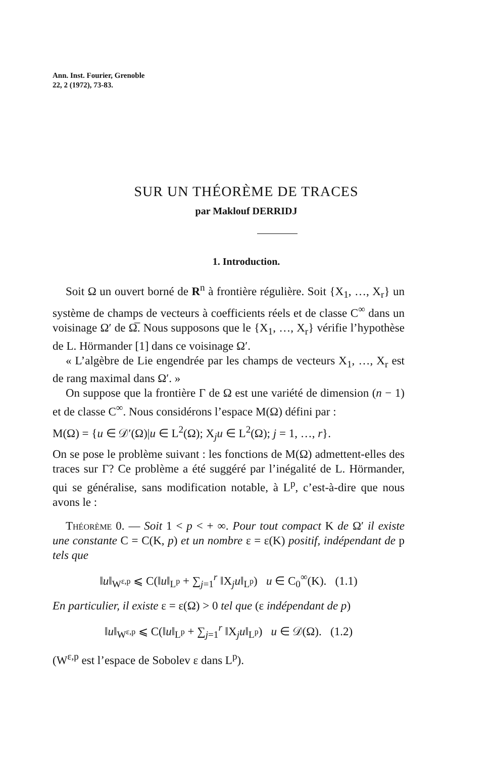Ann. Inst. Fourier, Grenoble
22, 2 (1972), 73-83.
SUR UN THÉORÈME DE TRACES
par Maklouf DERRIDJ
1. Introduction.
Soit Ω un ouvert borné de R<sup>n</sup> à frontière régulière. Soit {X<sub>1</sub>, …, X<sub>r</sub>} un système de champs de vecteurs à coefficients réels et de classe C<sup>∞</sup> dans un voisinage Ω′ de Ω̅. Nous supposons que le {X<sub>1</sub>, …, X<sub>r</sub>} vérifie l’hypothèse de L. Hörmander [1] dans ce voisinage Ω′.
« L’algèbre de Lie engendrée par les champs de vecteurs X<sub>1</sub>, …, X<sub>r</sub> est de rang maximal dans Ω′. »
On suppose que la frontière Γ de Ω est une variété de dimension (n − 1) et de classe C<sup>∞</sup>. Nous considérons l’espace M(Ω) défini par :
M(Ω) = {u ∈ 𝒟′(Ω)|u ∈ L<sup>2</sup>(Ω); X<sub>j</sub>u ∈ L<sup>2</sup>(Ω); j = 1, …, r}.
On se pose le problème suivant : les fonctions de M(Ω) admettent-elles des traces sur Γ? Ce problème a été suggéré par l’inégalité de L. Hörmander, qui se généralise, sans modification notable, à L<sup>p</sup>, c’est-à-dire que nous avons le :
Théorème 0. — Soit 1 < p < + ∞. Pour tout compact K de Ω′ il existe une constante C = C(K, p) et un nombre ε = ε(K) positif, indépendant de p tels que
‖u‖<sub>W<sup>ε,p</sup></sub> ⩽ C(‖u‖<sub>L<sup>p</sup></sub> + ∑<sub>j=1</sub><sup>r</sup> ‖X<sub>j</sub>u‖<sub>L<sup>p</sup></sub>) u ∈ C<sub>0</sub><sup>∞</sup>(K). (1.1)
En particulier, il existe ε = ε(Ω) > 0 tel que (ε indépendant de p)
‖u‖<sub>W<sup>ε,p</sup></sub> ⩽ C(‖u‖<sub>L<sup>p</sup></sub> + ∑<sub>j=1</sub><sup>r</sup> ‖X<sub>j</sub>u‖<sub>L<sup>p</sup></sub>) u ∈ 𝒟(Ω). (1.2)
(W<sup>ε,p</sup> est l’espace de Sobolev ε dans L<sup>p</sup>).